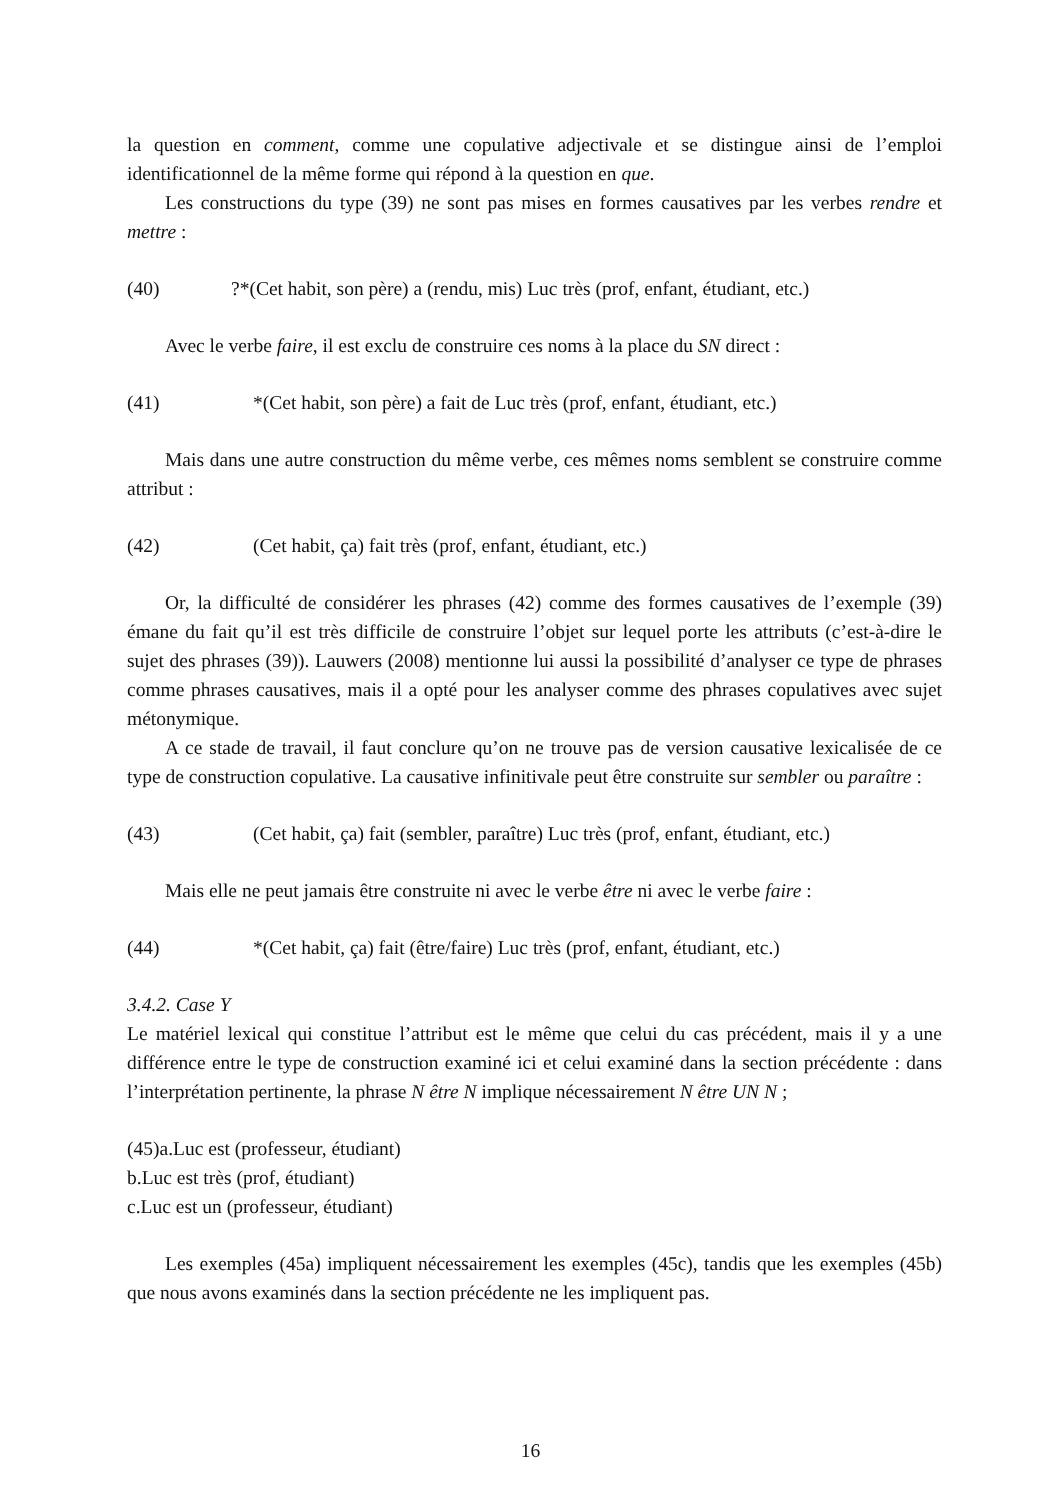la question en comment, comme une copulative adjectivale et se distingue ainsi de l’emploi identificationnel de la même forme qui répond à la question en que.
Les constructions du type (39) ne sont pas mises en formes causatives par les verbes rendre et mettre :
(40)?*(Cet habit, son père) a (rendu, mis) Luc très (prof, enfant, étudiant, etc.)
Avec le verbe faire, il est exclu de construire ces noms à la place du SN direct :
(41) *(Cet habit, son père) a fait de Luc très (prof, enfant, étudiant, etc.)
Mais dans une autre construction du même verbe, ces mêmes noms semblent se construire comme attribut :
(42) (Cet habit, ça) fait très (prof, enfant, étudiant, etc.)
Or, la difficulté de considérer les phrases (42) comme des formes causatives de l’exemple (39) émane du fait qu’il est très difficile de construire l’objet sur lequel porte les attributs (c’est-à-dire le sujet des phrases (39)). Lauwers (2008) mentionne lui aussi la possibilité d’analyser ce type de phrases comme phrases causatives, mais il a opté pour les analyser comme des phrases copulatives avec sujet métonymique.
A ce stade de travail, il faut conclure qu’on ne trouve pas de version causative lexicalisée de ce type de construction copulative. La causative infinitivale peut être construite sur sembler ou paraître :
(43) (Cet habit, ça) fait (sembler, paraître) Luc très (prof, enfant, étudiant, etc.)
Mais elle ne peut jamais être construite ni avec le verbe être ni avec le verbe faire :
(44) *(Cet habit, ça) fait (être/faire) Luc très (prof, enfant, étudiant, etc.)
3.4.2. Case Y
Le matériel lexical qui constitue l’attribut est le même que celui du cas précédent, mais il y a une différence entre le type de construction examiné ici et celui examiné dans la section précédente : dans l’interprétation pertinente, la phrase N être N implique nécessairement N être UN N ;
(45) a. Luc est (professeur, étudiant)
b. Luc est très (prof, étudiant)
c. Luc est un (professeur, étudiant)
Les exemples (45a) impliquent nécessairement les exemples (45c), tandis que les exemples (45b) que nous avons examinés dans la section précédente ne les impliquent pas.
16